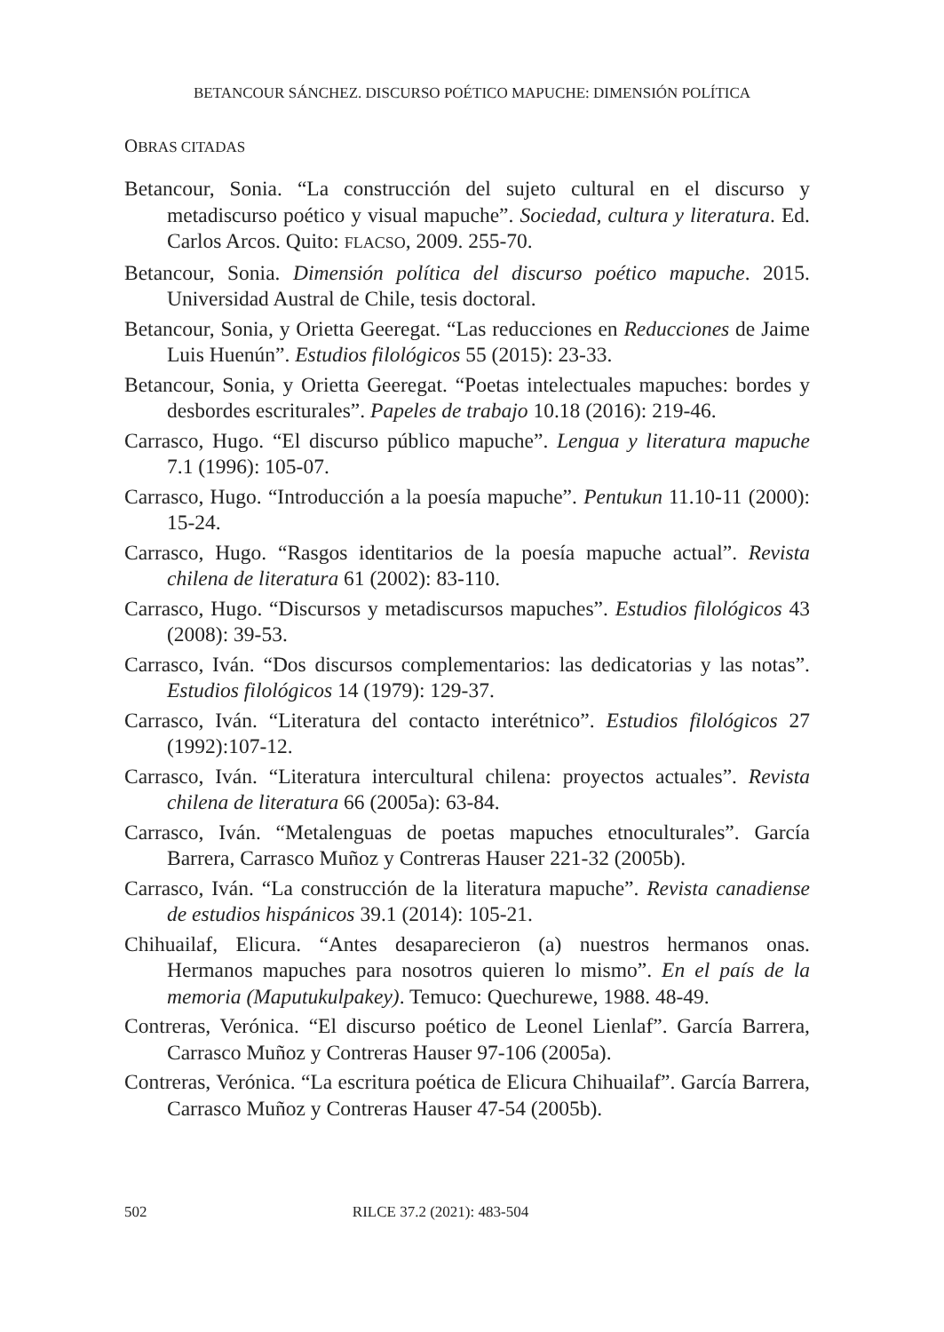BETANCOUR SÁNCHEZ. DISCURSO POÉTICO MAPUCHE: DIMENSIÓN POLÍTICA
OBRAS CITADAS
Betancour, Sonia. “La construcción del sujeto cultural en el discurso y metadiscurso poético y visual mapuche”. Sociedad, cultura y literatura. Ed. Carlos Arcos. Quito: FLACSO, 2009. 255-70.
Betancour, Sonia. Dimensión política del discurso poético mapuche. 2015. Universidad Austral de Chile, tesis doctoral.
Betancour, Sonia, y Orietta Geeregat. “Las reducciones en Reducciones de Jaime Luis Huenún”. Estudios filológicos 55 (2015): 23-33.
Betancour, Sonia, y Orietta Geeregat. “Poetas intelectuales mapuches: bordes y desbordes escriturales”. Papeles de trabajo 10.18 (2016): 219-46.
Carrasco, Hugo. “El discurso público mapuche”. Lengua y literatura mapuche 7.1 (1996): 105-07.
Carrasco, Hugo. “Introducción a la poesía mapuche”. Pentukun 11.10-11 (2000): 15-24.
Carrasco, Hugo. “Rasgos identitarios de la poesía mapuche actual”. Revista chilena de literatura 61 (2002): 83-110.
Carrasco, Hugo. “Discursos y metadiscursos mapuches”. Estudios filológicos 43 (2008): 39-53.
Carrasco, Iván. “Dos discursos complementarios: las dedicatorias y las notas”. Estudios filológicos 14 (1979): 129-37.
Carrasco, Iván. “Literatura del contacto interétnico”. Estudios filológicos 27 (1992):107-12.
Carrasco, Iván. “Literatura intercultural chilena: proyectos actuales”. Revista chilena de literatura 66 (2005a): 63-84.
Carrasco, Iván. “Metalenguas de poetas mapuches etnoculturales”. García Barrera, Carrasco Muñoz y Contreras Hauser 221-32 (2005b).
Carrasco, Iván. “La construcción de la literatura mapuche”. Revista canadiense de estudios hispánicos 39.1 (2014): 105-21.
Chihuailaf, Elicura. “Antes desaparecieron (a) nuestros hermanos onas. Hermanos mapuches para nosotros quieren lo mismo”. En el país de la memoria (Maputukulpakey). Temuco: Quechurewe, 1988. 48-49.
Contreras, Verónica. “El discurso poético de Leonel Lienlaf”. García Barrera, Carrasco Muñoz y Contreras Hauser 97-106 (2005a).
Contreras, Verónica. “La escritura poética de Elicura Chihuailaf”. García Barrera, Carrasco Muñoz y Contreras Hauser 47-54 (2005b).
502
RILCE 37.2 (2021): 483-504